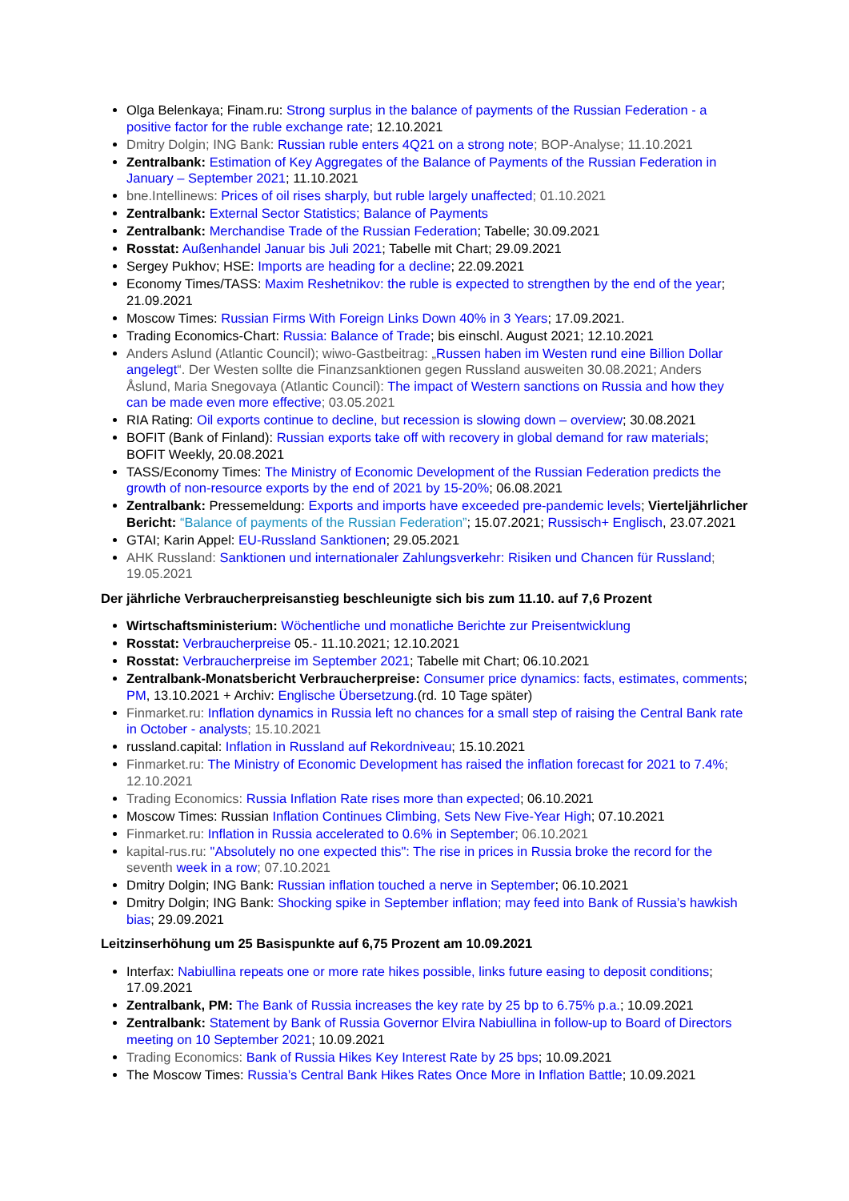Olga Belenkaya; Finam.ru: Strong surplus in the balance of payments of the Russian Federation - a positive factor for the ruble exchange rate; 12.10.2021
Dmitry Dolgin; ING Bank: Russian ruble enters 4Q21 on a strong note; BOP-Analyse; 11.10.2021
Zentralbank: Estimation of Key Aggregates of the Balance of Payments of the Russian Federation in January – September 2021; 11.10.2021
bne.Intellinews: Prices of oil rises sharply, but ruble largely unaffected; 01.10.2021
Zentralbank: External Sector Statistics; Balance of Payments
Zentralbank: Merchandise Trade of the Russian Federation; Tabelle; 30.09.2021
Rosstat: Außenhandel Januar bis Juli 2021; Tabelle mit Chart; 29.09.2021
Sergey Pukhov; HSE: Imports are heading for a decline; 22.09.2021
Economy Times/TASS: Maxim Reshetnikov: the ruble is expected to strengthen by the end of the year; 21.09.2021
Moscow Times: Russian Firms With Foreign Links Down 40% in 3 Years; 17.09.2021.
Trading Economics-Chart: Russia: Balance of Trade; bis einschl. August 2021; 12.10.2021
Anders Aslund (Atlantic Council); wiwo-Gastbeitrag: „Russen haben im Westen rund eine Billion Dollar angelegt“. Der Westen sollte die Finanzsanktionen gegen Russland ausweiten 30.08.2021; Anders Åslund, Maria Snegovaya (Atlantic Council): The impact of Western sanctions on Russia and how they can be made even more effective; 03.05.2021
RIA Rating: Oil exports continue to decline, but recession is slowing down – overview; 30.08.2021
BOFIT (Bank of Finland): Russian exports take off with recovery in global demand for raw materials; BOFIT Weekly, 20.08.2021
TASS/Economy Times: The Ministry of Economic Development of the Russian Federation predicts the growth of non-resource exports by the end of 2021 by 15-20%; 06.08.2021
Zentralbank: Pressemeldung: Exports and imports have exceeded pre-pandemic levels; Vierteljährlicher Bericht: “Balance of payments of the Russian Federation”; 15.07.2021; Russisch+ Englisch, 23.07.2021
GTAI; Karin Appel: EU-Russland Sanktionen; 29.05.2021
AHK Russland: Sanktionen und internationaler Zahlungsverkehr: Risiken und Chancen für Russland; 19.05.2021
Der jährliche Verbraucherpreisanstieg beschleunigte sich bis zum 11.10. auf 7,6 Prozent
Wirtschaftsministerium: Wöchentliche und monatliche Berichte zur Preisentwicklung
Rosstat: Verbraucherpreise 05.- 11.10.2021; 12.10.2021
Rosstat: Verbraucherpreise im September 2021; Tabelle mit Chart; 06.10.2021
Zentralbank-Monatsbericht Verbraucherpreise: Consumer price dynamics: facts, estimates, comments; PM, 13.10.2021 + Archiv: Englische Übersetzung.(rd. 10 Tage später)
Finmarket.ru: Inflation dynamics in Russia left no chances for a small step of raising the Central Bank rate in October - analysts; 15.10.2021
russland.capital: Inflation in Russland auf Rekordniveau; 15.10.2021
Finmarket.ru: The Ministry of Economic Development has raised the inflation forecast for 2021 to 7.4%; 12.10.2021
Trading Economics: Russia Inflation Rate rises more than expected; 06.10.2021
Moscow Times: Russian Inflation Continues Climbing, Sets New Five-Year High; 07.10.2021
Finmarket.ru: Inflation in Russia accelerated to 0.6% in September; 06.10.2021
kapital-rus.ru: "Absolutely no one expected this": The rise in prices in Russia broke the record for the seventh week in a row; 07.10.2021
Dmitry Dolgin; ING Bank: Russian inflation touched a nerve in September; 06.10.2021
Dmitry Dolgin; ING Bank: Shocking spike in September inflation; may feed into Bank of Russia’s hawkish bias; 29.09.2021
Leitzinserhöhung um 25 Basispunkte auf 6,75 Prozent am 10.09.2021
Interfax: Nabiullina repeats one or more rate hikes possible, links future easing to deposit conditions; 17.09.2021
Zentralbank, PM: The Bank of Russia increases the key rate by 25 bp to 6.75% p.a.; 10.09.2021
Zentralbank: Statement by Bank of Russia Governor Elvira Nabiullina in follow-up to Board of Directors meeting on 10 September 2021; 10.09.2021
Trading Economics: Bank of Russia Hikes Key Interest Rate by 25 bps; 10.09.2021
The Moscow Times: Russia’s Central Bank Hikes Rates Once More in Inflation Battle; 10.09.2021